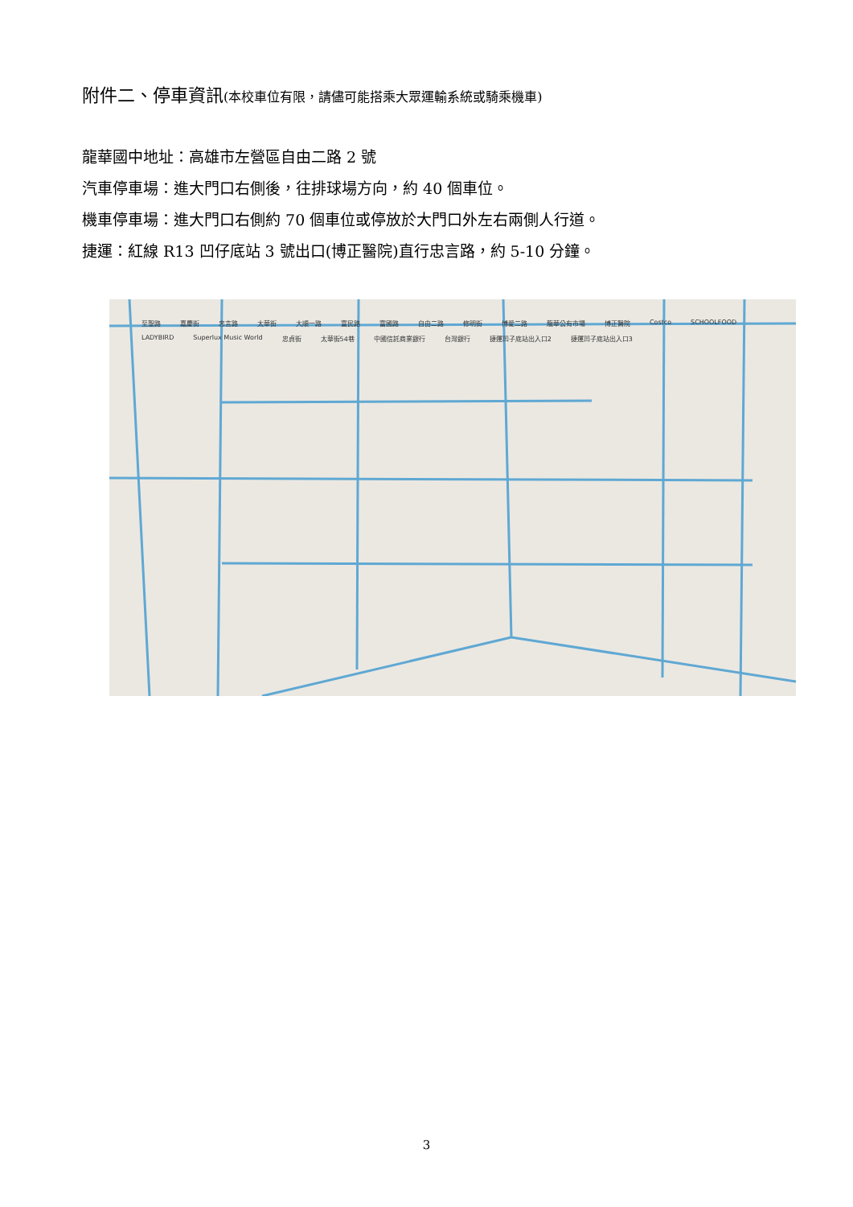附件二、停車資訊(本校車位有限，請儘可能搭乘大眾運輸系統或騎乘機車)
龍華國中地址：高雄市左營區自由二路 2 號
汽車停車場：進大門口右側後，往排球場方向，約 40 個車位。
機車停車場：進大門口右側約 70 個車位或停放於大門口外左右兩側人行道。
捷運：紅線 R13 凹仔底站 3 號出口(博正醫院)直行忠言路，約 5-10 分鐘。
至聖路 嘉慶街 忠言路 太華街 大順一路 富民路 富國路 自由二路 修明街 博愛二路 龍華公有市場 博正醫院 Costco SCHOOLFOOD LADYBIRD Superlux Music World 忠貞街 太華街54巷 中國信託商業銀行 台灣銀行 捷運凹子底站出入口2 捷運凹子底站出入口3
3